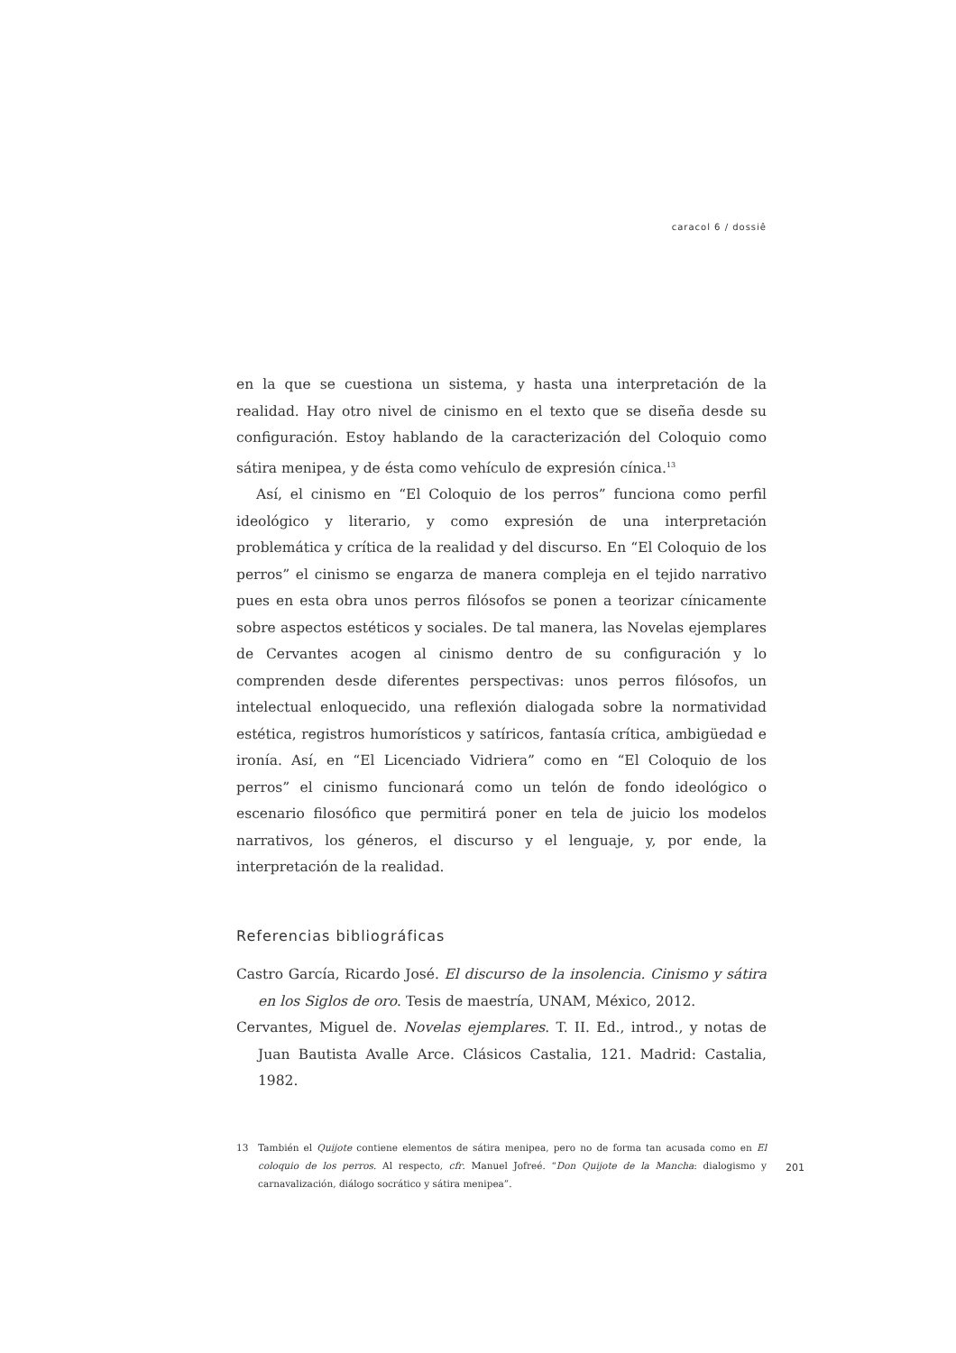caracol 6 / dossiê
en la que se cuestiona un sistema, y hasta una interpretación de la realidad. Hay otro nivel de cinismo en el texto que se diseña desde su configuración. Estoy hablando de la caracterización del Coloquio como sátira menipea, y de ésta como vehículo de expresión cínica.<sup>13</sup>
Así, el cinismo en “El Coloquio de los perros” funciona como perfil ideológico y literario, y como expresión de una interpretación problemática y crítica de la realidad y del discurso. En “El Coloquio de los perros” el cinismo se engarza de manera compleja en el tejido narrativo pues en esta obra unos perros filósofos se ponen a teorizar cínicamente sobre aspectos estéticos y sociales. De tal manera, las Novelas ejemplares de Cervantes acogen al cinismo dentro de su configuración y lo comprenden desde diferentes perspectivas: unos perros filósofos, un intelectual enloquecido, una reflexión dialogada sobre la normatividad estética, registros humorísticos y satíricos, fantasía crítica, ambigüedad e ironía. Así, en “El Licenciado Vidriera” como en “El Coloquio de los perros” el cinismo funcionará como un telón de fondo ideológico o escenario filosófico que permitirá poner en tela de juicio los modelos narrativos, los géneros, el discurso y el lenguaje, y, por ende, la interpretación de la realidad.
Referencias bibliográficas
Castro García, Ricardo José. El discurso de la insolencia. Cinismo y sátira en los Siglos de oro. Tesis de maestría, UNAM, México, 2012.
Cervantes, Miguel de. Novelas ejemplares. T. II. Ed., introd., y notas de Juan Bautista Avalle Arce. Clásicos Castalia, 121. Madrid: Castalia, 1982.
13 También el Quijote contiene elementos de sátira menipea, pero no de forma tan acusada como en El coloquio de los perros. Al respecto, cfr. Manuel Jofreé. “Don Quijote de la Mancha: dialogismo y carnavalización, diálogo socrático y sátira menipea”.
201